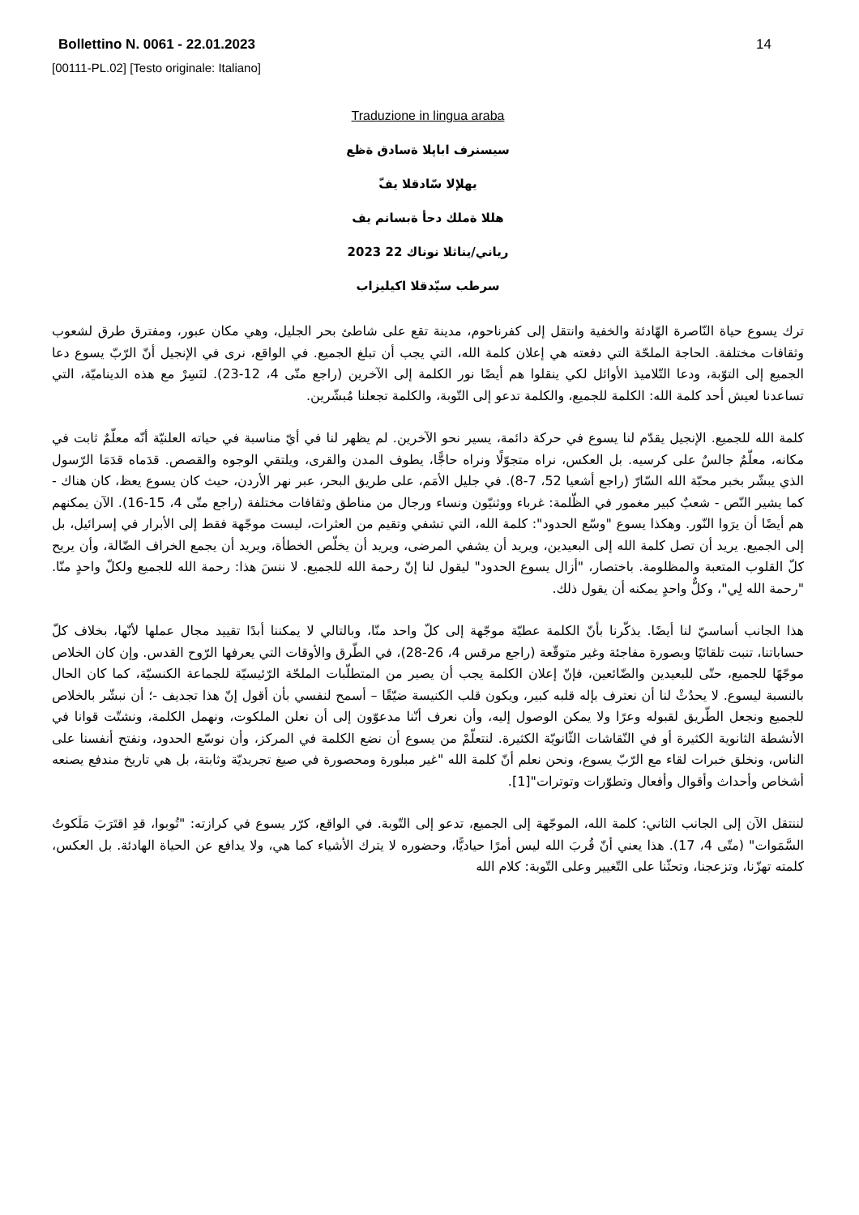Bollettino N. 0061 - 22.01.2023 14
[00111-PL.02] [Testo originale: Italiano]
Traduzione in lingua araba
سيسنرف اباپلا ةسادق ةظع
ّيهلإلا سّادقلا يف
هللا ةملك دحأ ةبسانم يف
2023 رياني/يناثلا نوناك 22
سرطب سيّدقلا اكيليزاب
ترك يسوع حياة النّاصرة الهّادئة والخفية وانتقل إلى كفرناحوم، مدينة تقع على شاطئ بحر الجليل، وهي مكان عبور، ومفترق طرق لشعوب وثقافات مختلفة. الحاجة الملحّة التي دفعته هي إعلان كلمة الله، التي يجب أن تبلغ الجميع. في الواقع، نرى في الإنجيل أنّ الرّبّ يسوع دعا الجميع إلى التوّبة، ودعا التّلاميذ الأوائل لكي ينقلوا هم أيضًا نور الكلمة إلى الآخرين (راجع متّى 4، 12-23). لنَسِرْ مع هذه الديناميّة، التي تساعدنا لعيش أحد كلمة الله: الكلمة للجميع، والكلمة تدعو إلى التّوبة، والكلمة تجعلنا مُبشّرين.
كلمة الله للجميع. الإنجيل يقدّم لنا يسوع في حركة دائمة، يسير نحو الآخرين. لم يظهر لنا في أيّ مناسبة في حياته العلنيّة أنّه معلّمٌ ثابت في مكانه، معلّمٌ جالسٌ على كرسيه. بل العكس، نراه متجوّلًا ونراه حاجًّا، يطوف المدن والقرى، ويلتقي الوجوه والقصص. قدَماه قدَمَا الرّسول الذي يبشّر بخبر محبّة الله السّارّ (راجع أشعيا 52، 7-8). في جليل الأمَم، على طريق البحر، عبر نهر الأردن، حيث كان يسوع يعظ، كان هناك - كما يشير النّص - شعبٌ كبير مغمور في الظّلمة: غرباء ووثنيّون ونساء ورجال من مناطق وثقافات مختلفة (راجع متّى 4، 15-16). الآن يمكنهم هم أيضًا أن يرَوا النّور. وهكذا يسوع "وسّع الحدود": كلمة الله، التي تشفي وتقيم من العثرات، ليست موجّهة فقط إلى الأبرار في إسرائيل، بل إلى الجميع. يريد أن تصل كلمة الله إلى البعيدين، ويريد أن يشفي المرضى، ويريد أن يخلّص الخطأة، ويريد أن يجمع الخراف الضّالة، وأن يريح كلّ القلوب المتعبة والمظلومة. باختصار، "أزال يسوع الحدود" ليقول لنا إنّ رحمة الله للجميع. لا ننسَ هذا: رحمة الله للجميع ولكلّ واحدٍ منّا. "رحمة الله لِي"، وكلٌّ واحدٍ يمكنه أن يقول ذلك.
هذا الجانب أساسيّ لنا أيضًا. يذكّرنا بأنّ الكلمة عطيّة موجّهة إلى كلّ واحد منّا، وبالتالي لا يمكننا أبدًا تقييد مجال عملها لأنّها، بخلاف كلّ حساباتنا، تنبت تلقائيًا وبصورة مفاجئة وغير متوقّعة (راجع مرقس 4، 26-28)، في الطّرق والأوقات التي يعرفها الرّوح القدس. وإن كان الخلاص موجّهًا للجميع، حتّى للبعيدين والضّائعين، فإنّ إعلان الكلمة يجب أن يصير من المتطلّبات الملحّة الرّئيسيّة للجماعة الكنسيّة، كما كان الحال بالنسبة ليسوع. لا يحدُثْ لنا أن نعترف بإله قلبه كبير، ويكون قلب الكنيسة ضيّقًا – أسمح لنفسي بأن أقول إنّ هذا تجديف -؛ أن نبشّر بالخلاص للجميع ونجعل الطّريق لقبوله وعرًا ولا يمكن الوصول إليه، وأن نعرف أنّنا مدعوّون إلى أن نعلن الملكوت، ونهمل الكلمة، ونشتّت قوانا في الأنشطة الثانوية الكثيرة أو في النّقاشات الثّانويّة الكثيرة. لنتعلّمْ من يسوع أن نضع الكلمة في المركز، وأن نوسّع الحدود، ونفتح أنفسنا على الناس، ونخلق خبرات لقاء مع الرّبّ يسوع، ونحن نعلم أنّ كلمة الله "غير مبلورة ومحصورة في صيغ تجريديّة وثابتة، بل هي تاريخ مندفع يصنعه أشخاص وأحداث وأقوال وأفعال وتطوّرات وتوترات"[1].
لننتقل الآن إلى الجانب الثاني: كلمة الله، الموجّهة إلى الجميع، تدعو إلى التّوبة. في الواقع، كرّر يسوع في كرازته: "تُوبوا، قدِ اقتَرَبَ مَلَكوتُ السَّمَوات" (متّى 4، 17). هذا يعني أنّ قُربَ الله ليس أمرًا حياديًّا، وحضوره لا يترك الأشياء كما هي، ولا يدافع عن الحياة الهادئة. بل العكس، كلمته تهزّنا، وتزعجنا، وتحثّنا على التّغيير وعلى التّوبة: كلام الله